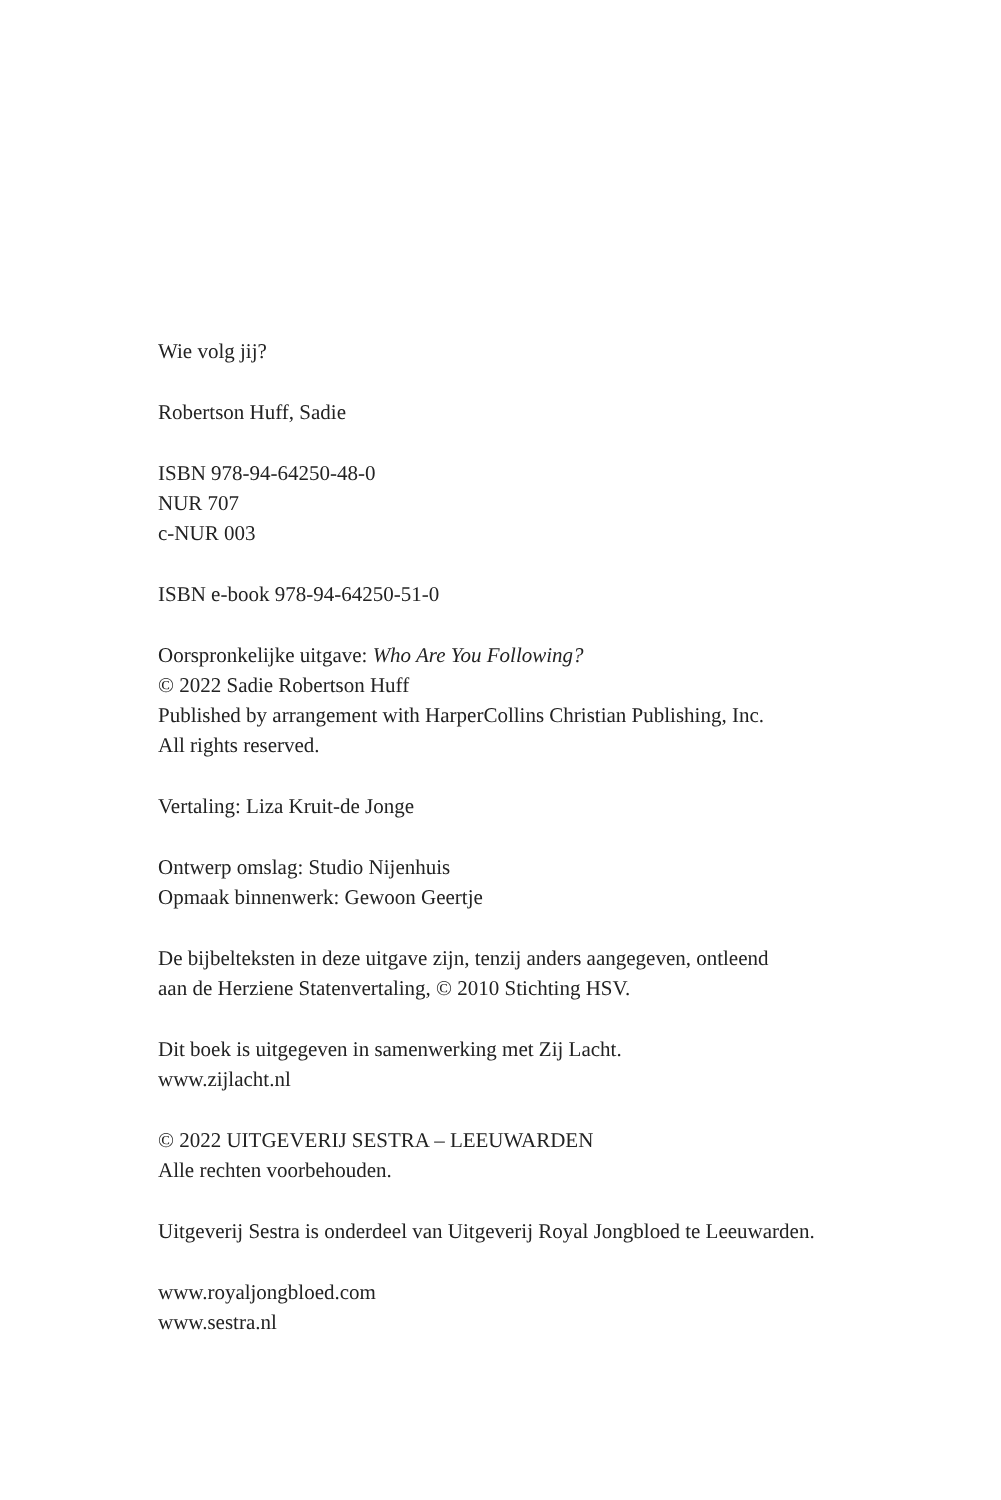Wie volg jij?
Robertson Huff, Sadie
ISBN 978-94-64250-48-0
NUR 707
c-NUR 003
ISBN e-book 978-94-64250-51-0
Oorspronkelijke uitgave: Who Are You Following?
© 2022 Sadie Robertson Huff
Published by arrangement with HarperCollins Christian Publishing, Inc.
All rights reserved.
Vertaling: Liza Kruit-de Jonge
Ontwerp omslag: Studio Nijenhuis
Opmaak binnenwerk: Gewoon Geertje
De bijbelteksten in deze uitgave zijn, tenzij anders aangegeven, ontleend
aan de Herziene Statenvertaling, © 2010 Stichting HSV.
Dit boek is uitgegeven in samenwerking met Zij Lacht.
www.zijlacht.nl
© 2022 UITGEVERIJ SESTRA – LEEUWARDEN
Alle rechten voorbehouden.
Uitgeverij Sestra is onderdeel van Uitgeverij Royal Jongbloed te Leeuwarden.
www.royaljongbloed.com
www.sestra.nl